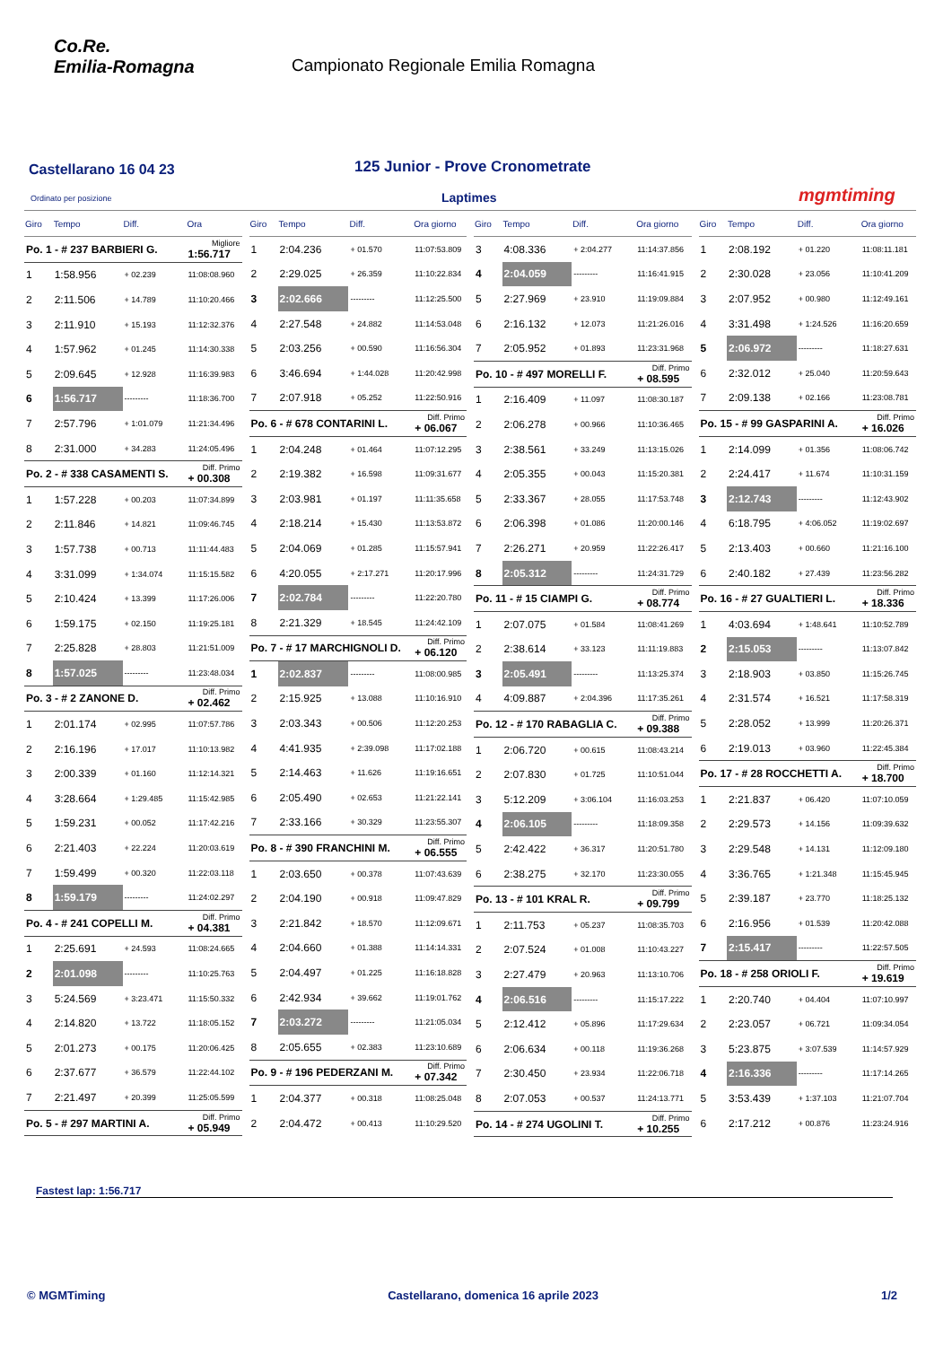Co.Re.
Emilia-Romagna
Campionato Regionale Emilia Romagna
Castellarano 16 04 23
125 Junior - Prove Cronometrate
Ordinato per posizione Laptimes mgmtiming
| Giro | Tempo | Diff. | Ora |
| --- | --- | --- | --- |
| Po. 1 - # 237 BARBIERI G. | | | Migliore 1:56.717 |
| 1 | 1:58.956 | + 02.239 | 11:08:08.960 |
| 2 | 2:11.506 | + 14.789 | 11:10:20.466 |
| 3 | 2:11.910 | + 15.193 | 11:12:32.376 |
| 4 | 1:57.962 | + 01.245 | 11:14:30.338 |
| 5 | 2:09.645 | + 12.928 | 11:16:39.983 |
| 6 | 1:56.717 | --------- | 11:18:36.700 |
| 7 | 2:57.796 | + 1:01.079 | 11:21:34.496 |
| 8 | 2:31.000 | + 34.283 | 11:24:05.496 |
| Po. 2 - # 338 CASAMENTI S. | | | Diff. Primo + 00.308 |
| 1 | 1:57.228 | + 00.203 | 11:07:34.899 |
| 2 | 2:11.846 | + 14.821 | 11:09:46.745 |
| 3 | 1:57.738 | + 00.713 | 11:11:44.483 |
| 4 | 3:31.099 | + 1:34.074 | 11:15:15.582 |
| 5 | 2:10.424 | + 13.399 | 11:17:26.006 |
| 6 | 1:59.175 | + 02.150 | 11:19:25.181 |
| 7 | 2:25.828 | + 28.803 | 11:21:51.009 |
| 8 | 1:57.025 | --------- | 11:23:48.034 |
| Po. 3 - # 2 ZANONE D. | | | Diff. Primo + 02.462 |
| 1 | 2:01.174 | + 02.995 | 11:07:57.786 |
| 2 | 2:16.196 | + 17.017 | 11:10:13.982 |
| 3 | 2:00.339 | + 01.160 | 11:12:14.321 |
| 4 | 3:28.664 | + 1:29.485 | 11:15:42.985 |
| 5 | 1:59.231 | + 00.052 | 11:17:42.216 |
| 6 | 2:21.403 | + 22.224 | 11:20:03.619 |
| 7 | 1:59.499 | + 00.320 | 11:22:03.118 |
| 8 | 1:59.179 | --------- | 11:24:02.297 |
| Po. 4 - # 241 COPELLI M. | | | Diff. Primo + 04.381 |
| 1 | 2:25.691 | + 24.593 | 11:08:24.665 |
| 2 | 2:01.098 | --------- | 11:10:25.763 |
| 3 | 5:24.569 | + 3:23.471 | 11:15:50.332 |
| 4 | 2:14.820 | + 13.722 | 11:18:05.152 |
| 5 | 2:01.273 | + 00.175 | 11:20:06.425 |
| 6 | 2:37.677 | + 36.579 | 11:22:44.102 |
| 7 | 2:21.497 | + 20.399 | 11:25:05.599 |
| Po. 5 - # 297 MARTINI A. | | | Diff. Primo + 05.949 |
| Giro | Tempo | Diff. | Ora giorno |
| --- | --- | --- | --- |
| 1 | 2:04.236 | + 01.570 | 11:07:53.809 |
| 2 | 2:29.025 | + 26.359 | 11:10:22.834 |
| 3 | 2:02.666 | --------- | 11:12:25.500 |
| 4 | 2:27.548 | + 24.882 | 11:14:53.048 |
| 5 | 2:03.256 | + 00.590 | 11:16:56.304 |
| 6 | 3:46.694 | + 1:44.028 | 11:20:42.998 |
| 7 | 2:07.918 | + 05.252 | 11:22:50.916 |
| Po. 6 - # 678 CONTARINI L. | | | Diff. Primo + 06.067 |
| 1 | 2:04.248 | + 01.464 | 11:07:12.295 |
| 2 | 2:19.382 | + 16.598 | 11:09:31.677 |
| 3 | 2:03.981 | + 01.197 | 11:11:35.658 |
| 4 | 2:18.214 | + 15.430 | 11:13:53.872 |
| 5 | 2:04.069 | + 01.285 | 11:15:57.941 |
| 6 | 4:20.055 | + 2:17.271 | 11:20:17.996 |
| 7 | 2:02.784 | --------- | 11:22:20.780 |
| 8 | 2:21.329 | + 18.545 | 11:24:42.109 |
| Po. 7 - # 17 MARCHIGNOLI D. | | | Diff. Primo + 06.120 |
| 1 | 2:02.837 | --------- | 11:08:00.985 |
| 2 | 2:15.925 | + 13.088 | 11:10:16.910 |
| 3 | 2:03.343 | + 00.506 | 11:12:20.253 |
| 4 | 4:41.935 | + 2:39.098 | 11:17:02.188 |
| 5 | 2:14.463 | + 11.626 | 11:19:16.651 |
| 6 | 2:05.490 | + 02.653 | 11:21:22.141 |
| 7 | 2:33.166 | + 30.329 | 11:23:55.307 |
| Po. 8 - # 390 FRANCHINI M. | | | Diff. Primo + 06.555 |
| 1 | 2:03.650 | + 00.378 | 11:07:43.639 |
| 2 | 2:04.190 | + 00.918 | 11:09:47.829 |
| 3 | 2:21.842 | + 18.570 | 11:12:09.671 |
| 4 | 2:04.660 | + 01.388 | 11:14:14.331 |
| 5 | 2:04.497 | + 01.225 | 11:16:18.828 |
| 6 | 2:42.934 | + 39.662 | 11:19:01.762 |
| 7 | 2:03.272 | --------- | 11:21:05.034 |
| 8 | 2:05.655 | + 02.383 | 11:23:10.689 |
| Po. 9 - # 196 PEDERZANI M. | | | Diff. Primo + 07.342 |
| 1 | 2:04.377 | + 00.318 | 11:08:25.048 |
| 2 | 2:04.472 | + 00.413 | 11:10:29.520 |
| Giro | Tempo | Diff. | Ora giorno |
| --- | --- | --- | --- |
| 3 | 4:08.336 | + 2:04.277 | 11:14:37.856 |
| 4 | 2:04.059 | --------- | 11:16:41.915 |
| 5 | 2:27.969 | + 23.910 | 11:19:09.884 |
| 6 | 2:16.132 | + 12.073 | 11:21:26.016 |
| 7 | 2:05.952 | + 01.893 | 11:23:31.968 |
| Po. 10 - # 497 MORELLI F. | | | Diff. Primo + 08.595 |
| 1 | 2:16.409 | + 11.097 | 11:08:30.187 |
| 2 | 2:06.278 | + 00.966 | 11:10:36.465 |
| 3 | 2:38.561 | + 33.249 | 11:13:15.026 |
| 4 | 2:05.355 | + 00.043 | 11:15:20.381 |
| 5 | 2:33.367 | + 28.055 | 11:17:53.748 |
| 6 | 2:06.398 | + 01.086 | 11:20:00.146 |
| 7 | 2:26.271 | + 20.959 | 11:22:26.417 |
| 8 | 2:05.312 | --------- | 11:24:31.729 |
| Po. 11 - # 15 CIAMPI G. | | | Diff. Primo + 08.774 |
| 1 | 2:07.075 | + 01.584 | 11:08:41.269 |
| 2 | 2:38.614 | + 33.123 | 11:11:19.883 |
| 3 | 2:05.491 | --------- | 11:13:25.374 |
| 4 | 4:09.887 | + 2:04.396 | 11:17:35.261 |
| Po. 12 - # 170 RABAGLIA C. | | | Diff. Primo + 09.388 |
| 1 | 2:06.720 | + 00.615 | 11:08:43.214 |
| 2 | 2:07.830 | + 01.725 | 11:10:51.044 |
| 3 | 5:12.209 | + 3:06.104 | 11:16:03.253 |
| 4 | 2:06.105 | --------- | 11:18:09.358 |
| 5 | 2:42.422 | + 36.317 | 11:20:51.780 |
| 6 | 2:38.275 | + 32.170 | 11:23:30.055 |
| Po. 13 - # 101 KRAL R. | | | Diff. Primo + 09.799 |
| 1 | 2:11.753 | + 05.237 | 11:08:35.703 |
| 2 | 2:07.524 | + 01.008 | 11:10:43.227 |
| 3 | 2:27.479 | + 20.963 | 11:13:10.706 |
| 4 | 2:06.516 | --------- | 11:15:17.222 |
| 5 | 2:12.412 | + 05.896 | 11:17:29.634 |
| 6 | 2:06.634 | + 00.118 | 11:19:36.268 |
| 7 | 2:30.450 | + 23.934 | 11:22:06.718 |
| 8 | 2:07.053 | + 00.537 | 11:24:13.771 |
| Po. 14 - # 274 UGOLINI T. | | | Diff. Primo + 10.255 |
| Giro | Tempo | Diff. | Ora giorno |
| --- | --- | --- | --- |
| 1 | 2:08.192 | + 01.220 | 11:08:11.181 |
| 2 | 2:30.028 | + 23.056 | 11:10:41.209 |
| 3 | 2:07.952 | + 00.980 | 11:12:49.161 |
| 4 | 3:31.498 | + 1:24.526 | 11:16:20.659 |
| 5 | 2:06.972 | --------- | 11:18:27.631 |
| 6 | 2:32.012 | + 25.040 | 11:20:59.643 |
| 7 | 2:09.138 | + 02.166 | 11:23:08.781 |
| Po. 15 - # 99 GASPARINI A. | | | Diff. Primo + 16.026 |
| 1 | 2:14.099 | + 01.356 | 11:08:06.742 |
| 2 | 2:24.417 | + 11.674 | 11:10:31.159 |
| 3 | 2:12.743 | --------- | 11:12:43.902 |
| 4 | 6:18.795 | + 4:06.052 | 11:19:02.697 |
| 5 | 2:13.403 | + 00.660 | 11:21:16.100 |
| 6 | 2:40.182 | + 27.439 | 11:23:56.282 |
| Po. 16 - # 27 GUALTIERI L. | | | Diff. Primo + 18.336 |
| 1 | 4:03.694 | + 1:48.641 | 11:10:52.789 |
| 2 | 2:15.053 | --------- | 11:13:07.842 |
| 3 | 2:18.903 | + 03.850 | 11:15:26.745 |
| 4 | 2:31.574 | + 16.521 | 11:17:58.319 |
| 5 | 2:28.052 | + 13.999 | 11:20:26.371 |
| 6 | 2:19.013 | + 03.960 | 11:22:45.384 |
| Po. 17 - # 28 ROCCHETTI A. | | | Diff. Primo + 18.700 |
| 1 | 2:21.837 | + 06.420 | 11:07:10.059 |
| 2 | 2:29.573 | + 14.156 | 11:09:39.632 |
| 3 | 2:29.548 | + 14.131 | 11:12:09.180 |
| 4 | 3:36.765 | + 1:21.348 | 11:15:45.945 |
| 5 | 2:39.187 | + 23.770 | 11:18:25.132 |
| 6 | 2:16.956 | + 01.539 | 11:20:42.088 |
| 7 | 2:15.417 | --------- | 11:22:57.505 |
| Po. 18 - # 258 ORIOLI F. | | | Diff. Primo + 19.619 |
| 1 | 2:20.740 | + 04.404 | 11:07:10.997 |
| 2 | 2:23.057 | + 06.721 | 11:09:34.054 |
| 3 | 5:23.875 | + 3:07.539 | 11:14:57.929 |
| 4 | 2:16.336 | --------- | 11:17:14.265 |
| 5 | 3:53.439 | + 1:37.103 | 11:21:07.704 |
| 6 | 2:17.212 | + 00.876 | 11:23:24.916 |
Fastest lap: 1:56.717
© MGMTiming Castellarano, domenica 16 aprile 2023 1/2